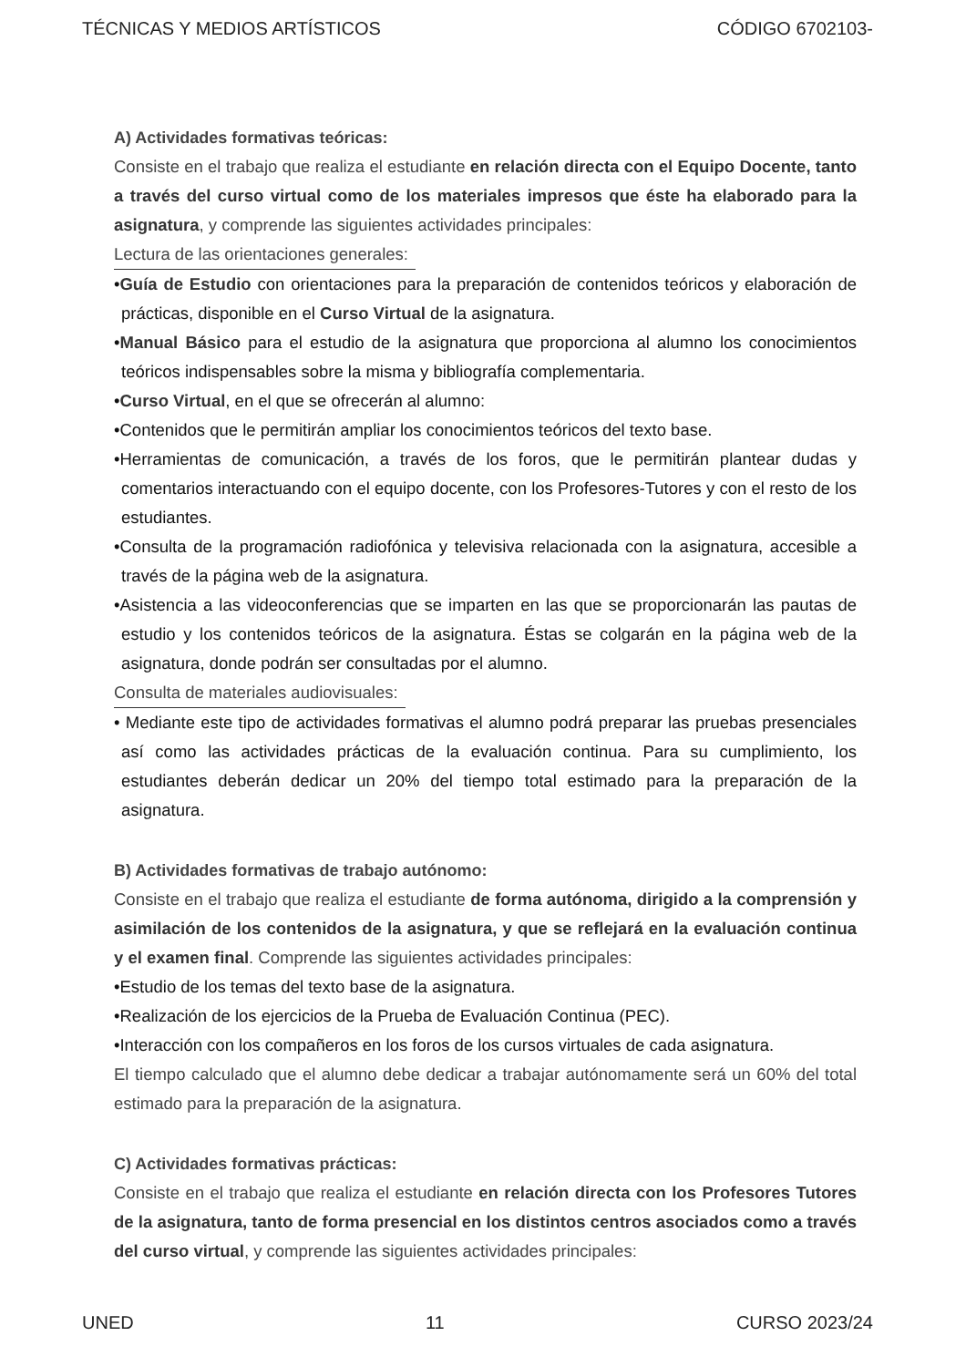TÉCNICAS Y MEDIOS ARTÍSTICOS CÓDIGO 6702103-
A) Actividades formativas teóricas:
Consiste en el trabajo que realiza el estudiante en relación directa con el Equipo Docente, tanto a través del curso virtual como de los materiales impresos que éste ha elaborado para la asignatura, y comprende las siguientes actividades principales:
Lectura de las orientaciones generales:
•Guía de Estudio con orientaciones para la preparación de contenidos teóricos y elaboración de prácticas, disponible en el Curso Virtual de la asignatura.
•Manual Básico para el estudio de la asignatura que proporciona al alumno los conocimientos teóricos indispensables sobre la misma y bibliografía complementaria.
•Curso Virtual, en el que se ofrecerán al alumno:
•Contenidos que le permitirán ampliar los conocimientos teóricos del texto base.
•Herramientas de comunicación, a través de los foros, que le permitirán plantear dudas y comentarios interactuando con el equipo docente, con los Profesores-Tutores y con el resto de los estudiantes.
•Consulta de la programación radiofónica y televisiva relacionada con la asignatura, accesible a través de la página web de la asignatura.
•Asistencia a las videoconferencias que se imparten en las que se proporcionarán las pautas de estudio y los contenidos teóricos de la asignatura. Éstas se colgarán en la página web de la asignatura, donde podrán ser consultadas por el alumno.
Consulta de materiales audiovisuales:
• Mediante este tipo de actividades formativas el alumno podrá preparar las pruebas presenciales así como las actividades prácticas de la evaluación continua. Para su cumplimiento, los estudiantes deberán dedicar un 20% del tiempo total estimado para la preparación de la asignatura.
B) Actividades formativas de trabajo autónomo:
Consiste en el trabajo que realiza el estudiante de forma autónoma, dirigido a la comprensión y asimilación de los contenidos de la asignatura, y que se reflejará en la evaluación continua y el examen final. Comprende las siguientes actividades principales:
•Estudio de los temas del texto base de la asignatura.
•Realización de los ejercicios de la Prueba de Evaluación Continua (PEC).
•Interacción con los compañeros en los foros de los cursos virtuales de cada asignatura.
El tiempo calculado que el alumno debe dedicar a trabajar autónomamente será un 60% del total estimado para la preparación de la asignatura.
C) Actividades formativas prácticas:
Consiste en el trabajo que realiza el estudiante en relación directa con los Profesores Tutores de la asignatura, tanto de forma presencial en los distintos centros asociados como a través del curso virtual, y comprende las siguientes actividades principales:
UNED 11 CURSO 2023/24